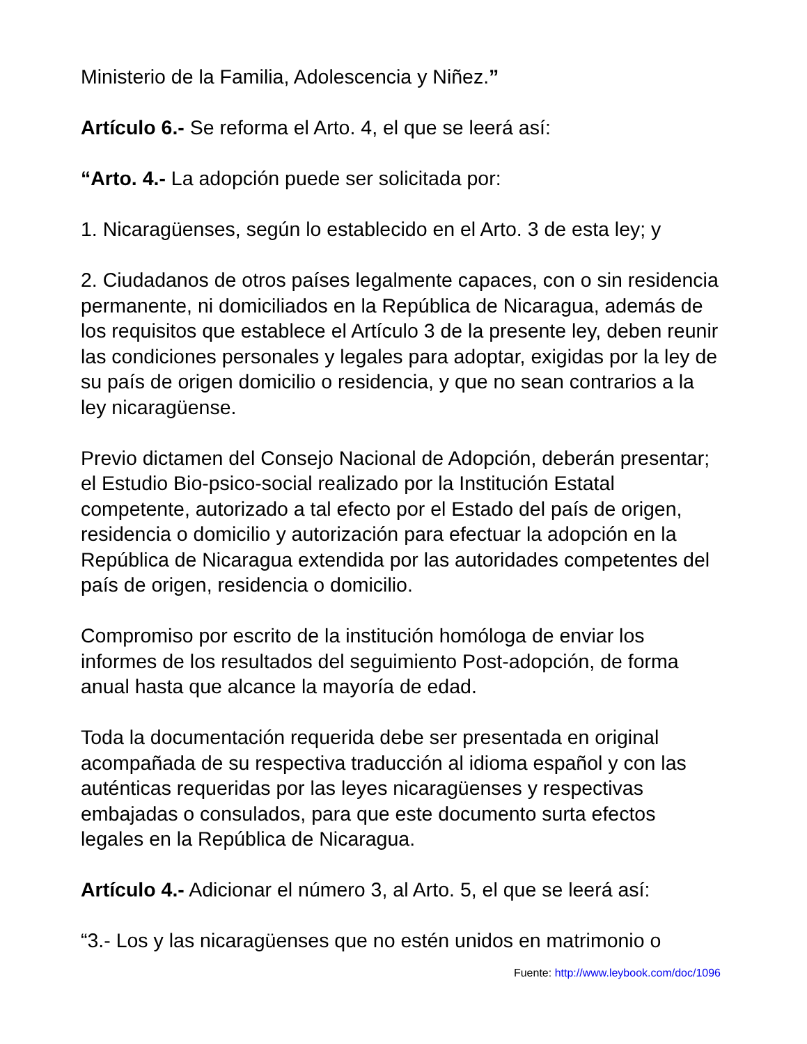Ministerio de la Familia, Adolescencia y Niñez.”
Artículo 6.- Se reforma el Arto. 4, el que se leerá así:
“Arto. 4.- La adopción puede ser solicitada por:
1. Nicaragüenses, según lo establecido en el Arto. 3 de esta ley; y
2. Ciudadanos de otros países legalmente capaces, con o sin residencia permanente, ni domiciliados en la República de Nicaragua, además de los requisitos que establece el Artículo 3 de la presente ley, deben reunir las condiciones personales y legales para adoptar, exigidas por la ley de su país de origen domicilio o residencia, y que no sean contrarios a la ley nicaragüense.
Previo dictamen del Consejo Nacional de Adopción, deberán presentar; el Estudio Bio-psico-social realizado por la Institución Estatal competente, autorizado a tal efecto por el Estado del país de origen, residencia o domicilio y autorización para efectuar la adopción en la República de Nicaragua extendida por las autoridades competentes del país de origen, residencia o domicilio.
Compromiso por escrito de la institución homóloga de enviar los informes de los resultados del seguimiento Post-adopción, de forma anual hasta que alcance la mayoría de edad.
Toda la documentación requerida debe ser presentada en original acompañada de su respectiva traducción al idioma español y con las auténticas requeridas por las leyes nicaragüenses y respectivas embajadas o consulados, para que este documento surta efectos legales en la República de Nicaragua.
Artículo 4.- Adicionar el número 3, al Arto. 5, el que se leerá así:
“3.- Los y las nicaragüenses que no estén unidos en matrimonio o
Fuente: http://www.leybook.com/doc/1096